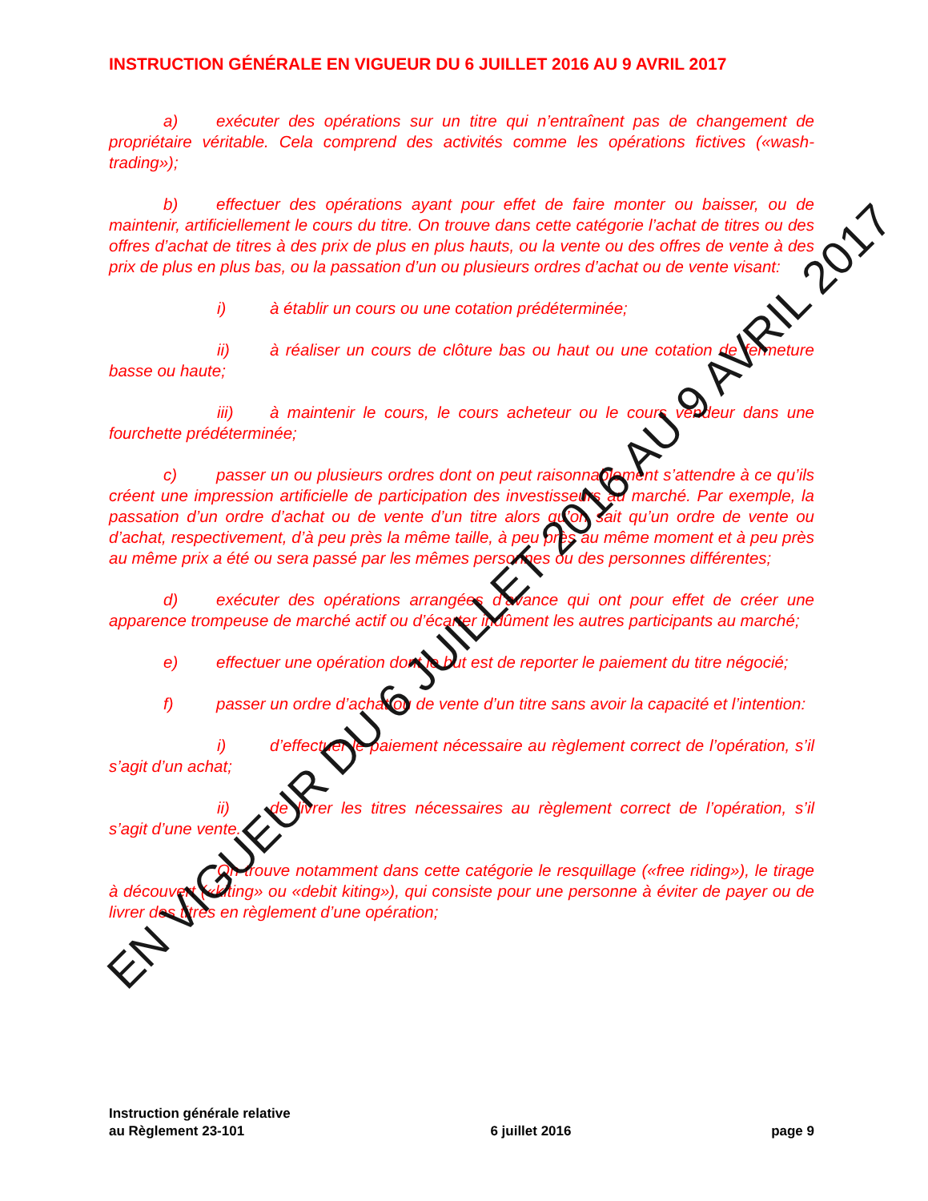INSTRUCTION GÉNÉRALE EN VIGUEUR DU 6 JUILLET 2016 AU 9 AVRIL 2017
a) exécuter des opérations sur un titre qui n’entraînent pas de changement de propriétaire véritable. Cela comprend des activités comme les opérations fictives («wash-trading»);
b) effectuer des opérations ayant pour effet de faire monter ou baisser, ou de maintenir, artificiellement le cours du titre. On trouve dans cette catégorie l’achat de titres ou des offres d’achat de titres à des prix de plus en plus hauts, ou la vente ou des offres de vente à des prix de plus en plus bas, ou la passation d’un ou plusieurs ordres d’achat ou de vente visant:
i) à établir un cours ou une cotation prédéterminée;
ii) à réaliser un cours de clôture bas ou haut ou une cotation de fermeture basse ou haute;
iii) à maintenir le cours, le cours acheteur ou le cours vendeur dans une fourchette prédéterminée;
c) passer un ou plusieurs ordres dont on peut raisonnablement s’attendre à ce qu’ils créent une impression artificielle de participation des investisseurs au marché. Par exemple, la passation d’un ordre d’achat ou de vente d’un titre alors qu’on sait qu’un ordre de vente ou d’achat, respectivement, d’à peu près la même taille, à peu près au même moment et à peu près au même prix a été ou sera passé par les mêmes personnes ou des personnes différentes;
d) exécuter des opérations arrangées d’avance qui ont pour effet de créer une apparence trompeuse de marché actif ou d’écarter indûment les autres participants au marché;
e) effectuer une opération dont le but est de reporter le paiement du titre négocié;
f) passer un ordre d’achat ou de vente d’un titre sans avoir la capacité et l’intention:
i) d’effectuer le paiement nécessaire au règlement correct de l’opération, s’il s’agit d’un achat;
ii) de livrer les titres nécessaires au règlement correct de l’opération, s’il s’agit d’une vente.
On trouve notamment dans cette catégorie le resquillage («free riding»), le tirage à découvert («kiting» ou «debit kiting»), qui consiste pour une personne à éviter de payer ou de livrer des titres en règlement d’une opération;
EN VIGUEUR DU 6 JUILLET 2016 AU 9 AVRIL 2017
Instruction générale relative
au Règlement 23-101
6 juillet 2016
page 9